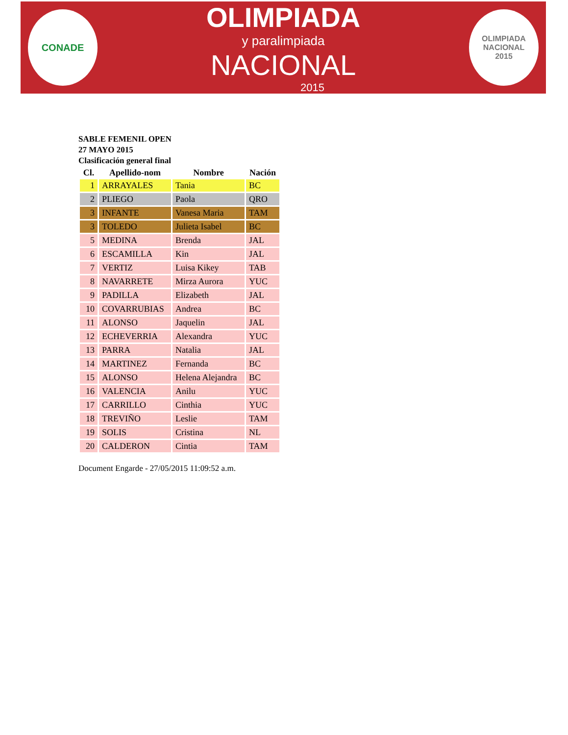CONADE
OLIMPIADA
y paralimpiada
NACIONAL
2015
OLIMPIADA
NACIONAL
2015
SABLE FEMENIL OPEN
27 MAYO 2015
Clasificación general final
| Cl. | Apellido-nom | Nombre | Nación |
| --- | --- | --- | --- |
| 1 | ARRAYALES | Tania | BC |
| 2 | PLIEGO | Paola | QRO |
| 3 | INFANTE | Vanesa Maria | TAM |
| 3 | TOLEDO | Julieta Isabel | BC |
| 5 | MEDINA | Brenda | JAL |
| 6 | ESCAMILLA | Kin | JAL |
| 7 | VERTIZ | Luisa Kikey | TAB |
| 8 | NAVARRETE | Mirza Aurora | YUC |
| 9 | PADILLA | Elizabeth | JAL |
| 10 | COVARRUBIAS | Andrea | BC |
| 11 | ALONSO | Jaquelin | JAL |
| 12 | ECHEVERRIA | Alexandra | YUC |
| 13 | PARRA | Natalia | JAL |
| 14 | MARTINEZ | Fernanda | BC |
| 15 | ALONSO | Helena Alejandra | BC |
| 16 | VALENCIA | Anilu | YUC |
| 17 | CARRILLO | Cinthia | YUC |
| 18 | TREVIÑO | Leslie | TAM |
| 19 | SOLIS | Cristina | NL |
| 20 | CALDERON | Cintia | TAM |
Document Engarde - 27/05/2015 11:09:52 a.m.